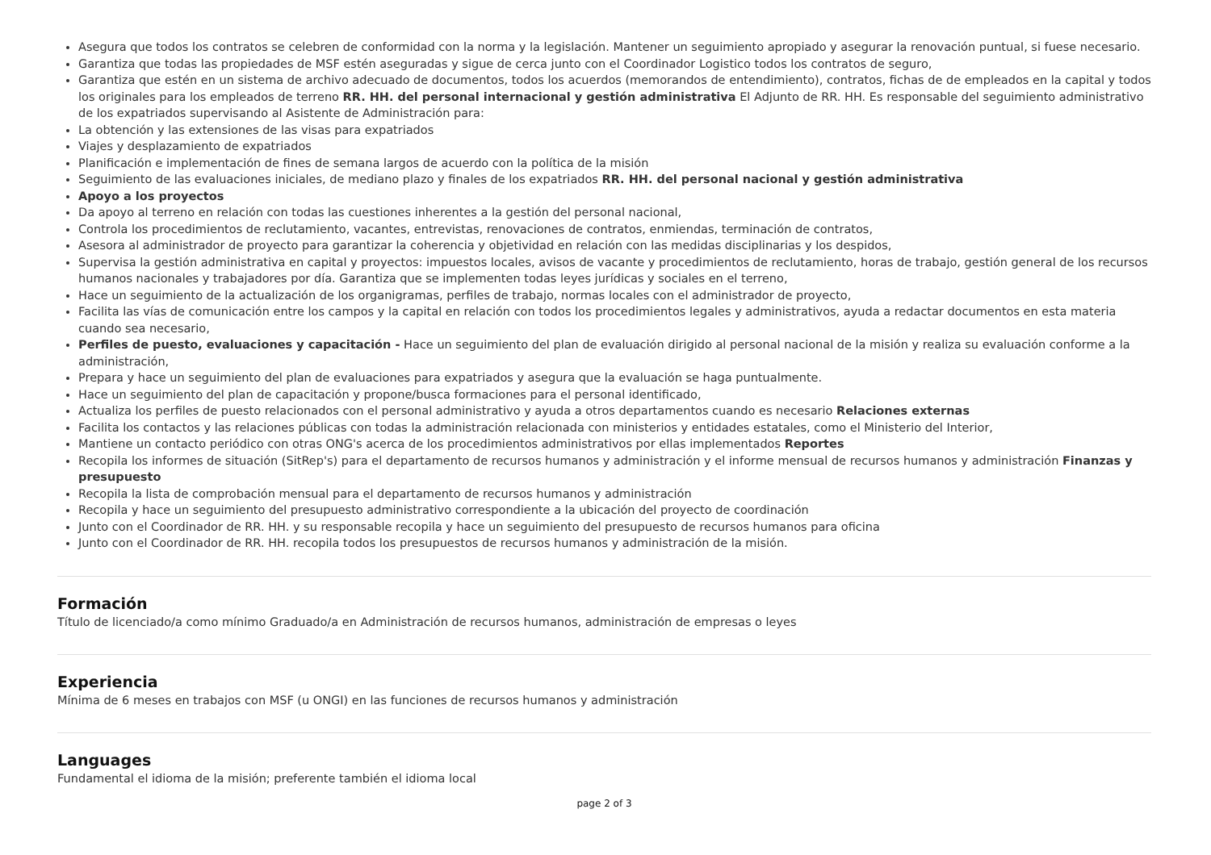Asegura que todos los contratos se celebren de conformidad con la norma y la legislación. Mantener un seguimiento apropiado y asegurar la renovación puntual, si fuese necesario.
Garantiza que todas las propiedades de MSF estén aseguradas y sigue de cerca junto con el Coordinador Logistico todos los contratos de seguro,
Garantiza que estén en un sistema de archivo adecuado de documentos, todos los acuerdos (memorandos de entendimiento), contratos, fichas de de empleados en la capital y todos los originales para los empleados de terreno RR. HH. del personal internacional y gestión administrativa El Adjunto de RR. HH. Es responsable del seguimiento administrativo de los expatriados supervisando al Asistente de Administración para:
La obtención y las extensiones de las visas para expatriados
Viajes y desplazamiento de expatriados
Planificación e implementación de fines de semana largos de acuerdo con la política de la misión
Seguimiento de las evaluaciones iniciales, de mediano plazo y finales de los expatriados RR. HH. del personal nacional y gestión administrativa
Apoyo a los proyectos
Da apoyo al terreno en relación con todas las cuestiones inherentes a la gestión del personal nacional,
Controla los procedimientos de reclutamiento, vacantes, entrevistas, renovaciones de contratos, enmiendas, terminación de contratos,
Asesora al administrador de proyecto para garantizar la coherencia y objetividad en relación con las medidas disciplinarias y los despidos,
Supervisa la gestión administrativa en capital y proyectos: impuestos locales, avisos de vacante y procedimientos de reclutamiento, horas de trabajo, gestión general de los recursos humanos nacionales y trabajadores por día. Garantiza que se implementen todas leyes jurídicas y sociales en el terreno,
Hace un seguimiento de la actualización de los organigramas, perfiles de trabajo, normas locales con el administrador de proyecto,
Facilita las vías de comunicación entre los campos y la capital en relación con todos los procedimientos legales y administrativos, ayuda a redactar documentos en esta materia cuando sea necesario,
Perfiles de puesto, evaluaciones y capacitación - Hace un seguimiento del plan de evaluación dirigido al personal nacional de la misión y realiza su evaluación conforme a la administración,
Prepara y hace un seguimiento del plan de evaluaciones para expatriados y asegura que la evaluación se haga puntualmente.
Hace un seguimiento del plan de capacitación y propone/busca formaciones para el personal identificado,
Actualiza los perfiles de puesto relacionados con el personal administrativo y ayuda a otros departamentos cuando es necesario Relaciones externas
Facilita los contactos y las relaciones públicas con todas la administración relacionada con ministerios y entidades estatales, como el Ministerio del Interior,
Mantiene un contacto periódico con otras ONG's acerca de los procedimientos administrativos por ellas implementados Reportes
Recopila los informes de situación (SitRep's) para el departamento de recursos humanos y administración y el informe mensual de recursos humanos y administración Finanzas y presupuesto
Recopila la lista de comprobación mensual para el departamento de recursos humanos y administración
Recopila y hace un seguimiento del presupuesto administrativo correspondiente a la ubicación del proyecto de coordinación
Junto con el Coordinador de RR. HH. y su responsable recopila y hace un seguimiento del presupuesto de recursos humanos para oficina
Junto con el Coordinador de RR. HH. recopila todos los presupuestos de recursos humanos y administración de la misión.
Formación
Título de licenciado/a como mínimo Graduado/a en Administración de recursos humanos, administración de empresas o leyes
Experiencia
Mínima de 6 meses en trabajos con MSF (u ONGI) en las funciones de recursos humanos y administración
Languages
Fundamental el idioma de la misión; preferente también el idioma local
page 2 of 3